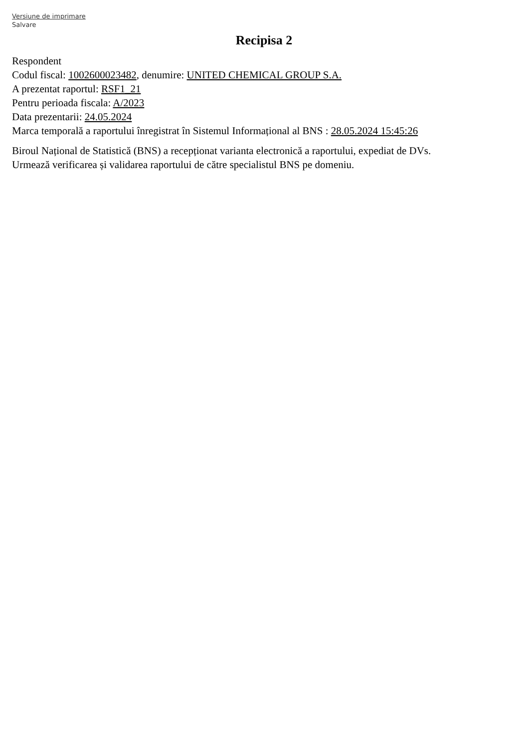Versiune de imprimare
Salvare
Recipisa 2
Respondent
Codul fiscal: 1002600023482, denumire: UNITED CHEMICAL GROUP S.A.
A prezentat raportul: RSF1_21
Pentru perioada fiscala: A/2023
Data prezentarii: 24.05.2024
Marca temporală a raportului înregistrat în Sistemul Informațional al BNS : 28.05.2024 15:45:26
Biroul Național de Statistică (BNS) a recepționat varianta electronică a raportului, expediat de DVs.
Urmează verificarea și validarea raportului de către specialistul BNS pe domeniu.